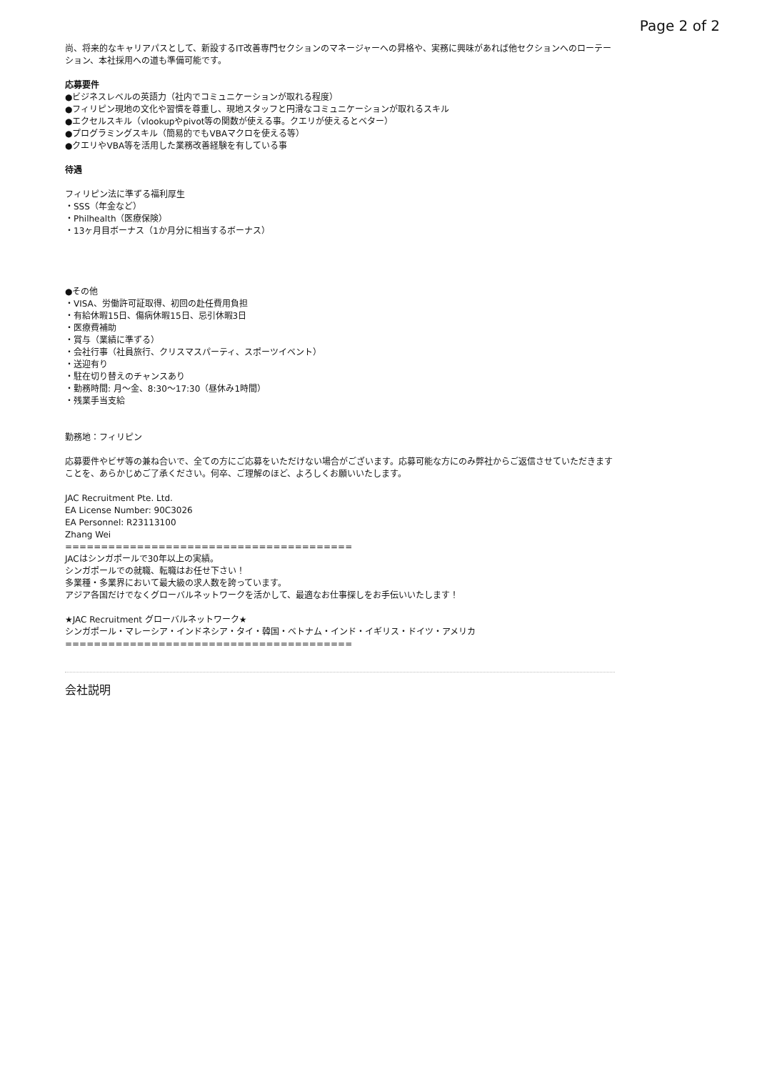Page 2 of 2
尚、将来的なキャリアパスとして、新設するIT改善専門セクションのマネージャーへの昇格や、実務に興味があれば他セクションへのローテーション、本社採用への道も準備可能です。
応募要件
●ビジネスレベルの英語力（社内でコミュニケーションが取れる程度）
●フィリピン現地の文化や習慣を尊重し、現地スタッフと円滑なコミュニケーションが取れるスキル
●エクセルスキル（vlookupやpivot等の関数が使える事。クエリが使えるとベター）
●プログラミングスキル（簡易的でもVBAマクロを使える等）
●クエリやVBA等を活用した業務改善経験を有している事
待遇
フィリピン法に準ずる福利厚生
・SSS（年金など）
・Philhealth（医療保険）
・13ヶ月目ボーナス（1か月分に相当するボーナス）
●その他
・VISA、労働許可証取得、初回の赴任費用負担
・有給休暇15日、傷病休暇15日、忌引休暇3日
・医療費補助
・賞与（業績に準ずる）
・会社行事（社員旅行、クリスマスパーティ、スポーツイベント）
・送迎有り
・駐在切り替えのチャンスあり
・勤務時間: 月〜金、8:30〜17:30（昼休み1時間）
・残業手当支給
勤務地：フィリピン
応募要件やビザ等の兼ね合いで、全ての方にご応募をいただけない場合がございます。応募可能な方にのみ弊社からご返信させていただきますことを、あらかじめご了承ください。何卒、ご理解のほど、よろしくお願いいたします。
JAC Recruitment Pte. Ltd.
EA License Number: 90C3026
EA Personnel: R23113100
Zhang Wei
========================================
JACはシンガポールで30年以上の実績。
シンガポールでの就職、転職はお任せ下さい！
多業種・多業界において最大級の求人数を誇っています。
アジア各国だけでなくグローバルネットワークを活かして、最適なお仕事探しをお手伝いいたします！
★JAC Recruitment グローバルネットワーク★
シンガポール・マレーシア・インドネシア・タイ・韓国・ベトナム・インド・イギリス・ドイツ・アメリカ
========================================
会社説明